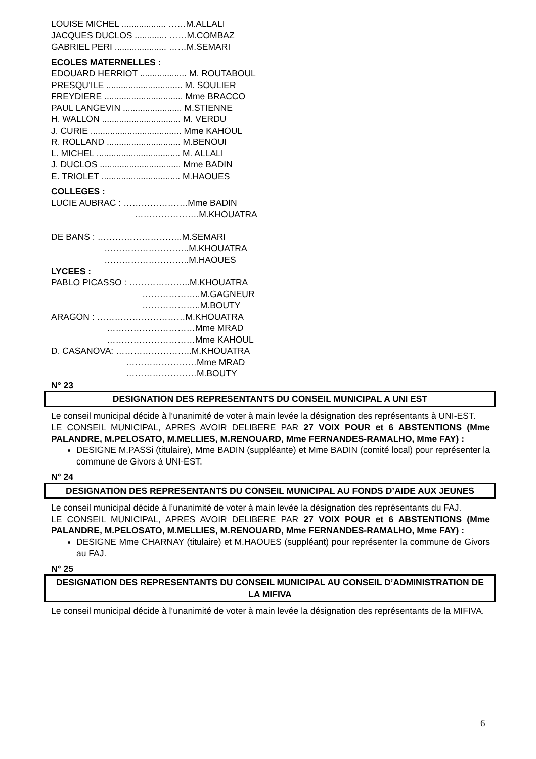LOUISE MICHEL .................. ……M.ALLALI
JACQUES DUCLOS ............. ……M.COMBAZ
GABRIEL PERI ..................... ……M.SEMARI
ECOLES MATERNELLES :
EDOUARD HERRIOT ................... M. ROUTABOUL
PRESQU’ILE ............................... M. SOULIER
FREYDIERE ................................ Mme BRACCO
PAUL LANGEVIN ........................ M.STIENNE
H. WALLON ................................ M. VERDU
J. CURIE ..................................... Mme KAHOUL
R. ROLLAND .............................. M.BENOUI
L. MICHEL .................................. M. ALLALI
J. DUCLOS ................................. Mme BADIN
E. TRIOLET ................................ M.HAOUES
COLLEGES :
LUCIE AUBRAC : ………………….Mme BADIN
………………….M.KHOUATRA
DE BANS : ………………………..M.SEMARI
………………………..M.KHOUATRA
………………………..M.HAOUES
LYCEES :
PABLO PICASSO : ………………...M.KHOUATRA
………………..M.GAGNEUR
………………..M.BOUTY
ARAGON : …………………………M.KHOUATRA
…………………………Mme MRAD
…………………………Mme KAHOUL
D. CASANOVA: ……………………..M.KHOUATRA
……………………Mme MRAD
……………………M.BOUTY
N° 23
DESIGNATION DES REPRESENTANTS DU CONSEIL MUNICIPAL A UNI EST
Le conseil municipal décide à l’unanimité de voter à main levée la désignation des représentants à UNI-EST.
LE CONSEIL MUNICIPAL, APRES AVOIR DELIBERE PAR 27 VOIX POUR et 6 ABSTENTIONS (Mme PALANDRE, M.PELOSATO, M.MELLIES, M.RENOUARD, Mme FERNANDES-RAMALHO, Mme FAY) :
DESIGNE M.PASSi (titulaire), Mme BADIN (suppléante) et Mme BADIN (comité local) pour représenter la commune de Givors à UNI-EST.
N° 24
DESIGNATION DES REPRESENTANTS DU CONSEIL MUNICIPAL AU FONDS D’AIDE AUX JEUNES
Le conseil municipal décide à l’unanimité de voter à main levée la désignation des représentants du FAJ.
LE CONSEIL MUNICIPAL, APRES AVOIR DELIBERE PAR 27 VOIX POUR et 6 ABSTENTIONS (Mme PALANDRE, M.PELOSATO, M.MELLIES, M.RENOUARD, Mme FERNANDES-RAMALHO, Mme FAY) :
DESIGNE Mme CHARNAY (titulaire) et M.HAOUES (suppléant) pour représenter la commune de Givors au FAJ.
N° 25
DESIGNATION DES REPRESENTANTS DU CONSEIL MUNICIPAL AU CONSEIL D’ADMINISTRATION DE LA MIFIVA
Le conseil municipal décide à l’unanimité de voter à main levée la désignation des représentants de la MIFIVA.
6